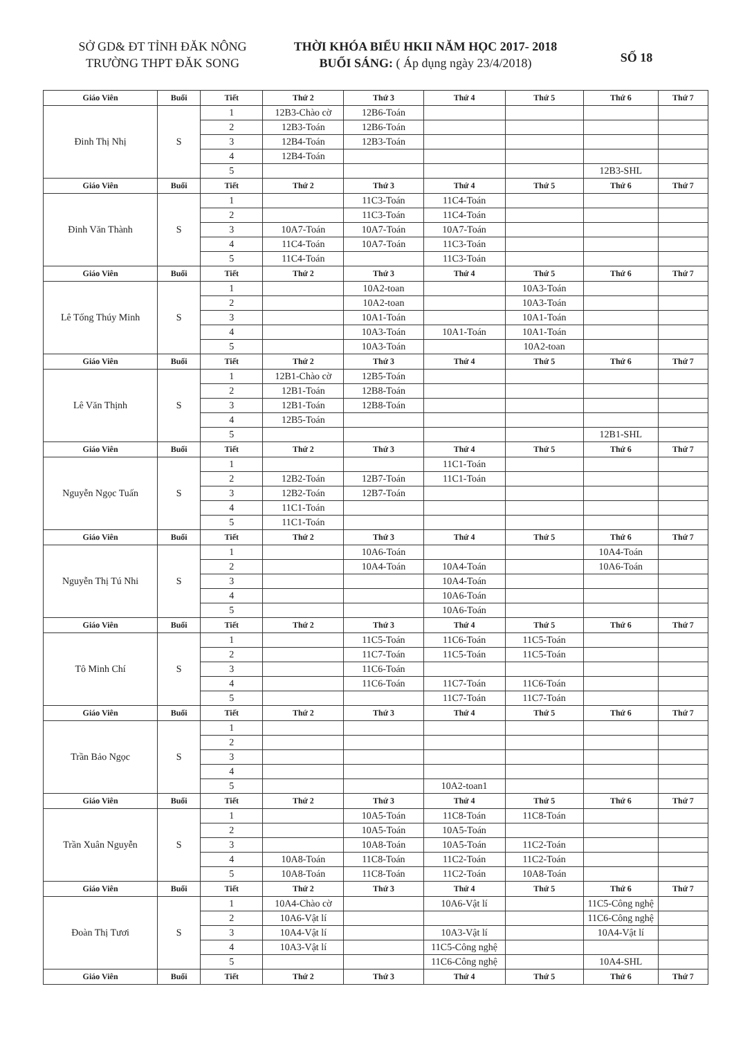SỞ GD& ĐT TỈNH ĐĂK NÔNG
TRƯỜNG THPT ĐĂK SONG
THỜI KHÓA BIỂU HKII NĂM HỌC 2017- 2018
BUỔI SÁNG: ( Áp dụng ngày 23/4/2018)
SỐ 18
| Giáo Viên | Buổi | Tiết | Thứ 2 | Thứ 3 | Thứ 4 | Thứ 5 | Thứ 6 | Thứ 7 |
| --- | --- | --- | --- | --- | --- | --- | --- | --- |
| Đinh Thị Nhị | S | 1 | 12B3-Chào cờ | 12B6-Toán | | | | |
| | | 2 | 12B3-Toán | 12B6-Toán | | | | |
| | | 3 | 12B4-Toán | 12B3-Toán | | | | |
| | | 4 | 12B4-Toán | | | | | |
| | | 5 | | | | | 12B3-SHL | |
| Giáo Viên | Buổi | Tiết | Thứ 2 | Thứ 3 | Thứ 4 | Thứ 5 | Thứ 6 | Thứ 7 |
| Đinh Văn Thành | S | 1 | | 11C3-Toán | 11C4-Toán | | | |
| | | 2 | | 11C3-Toán | 11C4-Toán | | | |
| | | 3 | 10A7-Toán | 10A7-Toán | 10A7-Toán | | | |
| | | 4 | 11C4-Toán | 10A7-Toán | 11C3-Toán | | | |
| | | 5 | 11C4-Toán | | 11C3-Toán | | | |
| Giáo Viên | Buổi | Tiết | Thứ 2 | Thứ 3 | Thứ 4 | Thứ 5 | Thứ 6 | Thứ 7 |
| Lê Tống Thúy Minh | S | 1 | | 10A2-toan | | 10A3-Toán | | |
| | | 2 | | 10A2-toan | | 10A3-Toán | | |
| | | 3 | | 10A1-Toán | | 10A1-Toán | | |
| | | 4 | | 10A3-Toán | 10A1-Toán | 10A1-Toán | | |
| | | 5 | | 10A3-Toán | | 10A2-toan | | |
| Giáo Viên | Buổi | Tiết | Thứ 2 | Thứ 3 | Thứ 4 | Thứ 5 | Thứ 6 | Thứ 7 |
| Lê Văn Thịnh | S | 1 | 12B1-Chào cờ | 12B5-Toán | | | | |
| | | 2 | 12B1-Toán | 12B8-Toán | | | | |
| | | 3 | 12B1-Toán | 12B8-Toán | | | | |
| | | 4 | 12B5-Toán | | | | | |
| | | 5 | | | | | 12B1-SHL | |
| Giáo Viên | Buổi | Tiết | Thứ 2 | Thứ 3 | Thứ 4 | Thứ 5 | Thứ 6 | Thứ 7 |
| Nguyễn Ngọc Tuấn | S | 1 | | | 11C1-Toán | | | |
| | | 2 | 12B2-Toán | 12B7-Toán | 11C1-Toán | | | |
| | | 3 | 12B2-Toán | 12B7-Toán | | | | |
| | | 4 | 11C1-Toán | | | | | |
| | | 5 | 11C1-Toán | | | | | |
| Giáo Viên | Buổi | Tiết | Thứ 2 | Thứ 3 | Thứ 4 | Thứ 5 | Thứ 6 | Thứ 7 |
| Nguyễn Thị Tú Nhi | S | 1 | | 10A6-Toán | | | 10A4-Toán | |
| | | 2 | | 10A4-Toán | 10A4-Toán | | 10A6-Toán | |
| | | 3 | | | 10A4-Toán | | | |
| | | 4 | | | 10A6-Toán | | | |
| | | 5 | | | 10A6-Toán | | | |
| Giáo Viên | Buổi | Tiết | Thứ 2 | Thứ 3 | Thứ 4 | Thứ 5 | Thứ 6 | Thứ 7 |
| Tô Minh Chí | S | 1 | | 11C5-Toán | 11C6-Toán | 11C5-Toán | | |
| | | 2 | | 11C7-Toán | 11C5-Toán | 11C5-Toán | | |
| | | 3 | | 11C6-Toán | | | | |
| | | 4 | | 11C6-Toán | 11C7-Toán | 11C6-Toán | | |
| | | 5 | | | 11C7-Toán | 11C7-Toán | | |
| Giáo Viên | Buổi | Tiết | Thứ 2 | Thứ 3 | Thứ 4 | Thứ 5 | Thứ 6 | Thứ 7 |
| Trần Bảo Ngọc | S | 1 | | | | | | |
| | | 2 | | | | | | |
| | | 3 | | | | | | |
| | | 4 | | | | | | |
| | | 5 | | | 10A2-toan1 | | | |
| Giáo Viên | Buổi | Tiết | Thứ 2 | Thứ 3 | Thứ 4 | Thứ 5 | Thứ 6 | Thứ 7 |
| Trần Xuân Nguyễn | S | 1 | | 10A5-Toán | 11C8-Toán | 11C8-Toán | | |
| | | 2 | | 10A5-Toán | 10A5-Toán | | | |
| | | 3 | | 10A8-Toán | 10A5-Toán | 11C2-Toán | | |
| | | 4 | 10A8-Toán | 11C8-Toán | 11C2-Toán | 11C2-Toán | | |
| | | 5 | 10A8-Toán | 11C8-Toán | 11C2-Toán | 10A8-Toán | | |
| Giáo Viên | Buổi | Tiết | Thứ 2 | Thứ 3 | Thứ 4 | Thứ 5 | Thứ 6 | Thứ 7 |
| Đoàn Thị Tươi | S | 1 | 10A4-Chào cờ | | 10A6-Vật lí | | 11C5-Công nghệ | |
| | | 2 | 10A6-Vật lí | | | | 11C6-Công nghệ | |
| | | 3 | 10A4-Vật lí | | 10A3-Vật lí | | 10A4-Vật lí | |
| | | 4 | 10A3-Vật lí | | 11C5-Công nghệ | | | |
| | | 5 | | | 11C6-Công nghệ | | 10A4-SHL | |
| Giáo Viên | Buổi | Tiết | Thứ 2 | Thứ 3 | Thứ 4 | Thứ 5 | Thứ 6 | Thứ 7 |